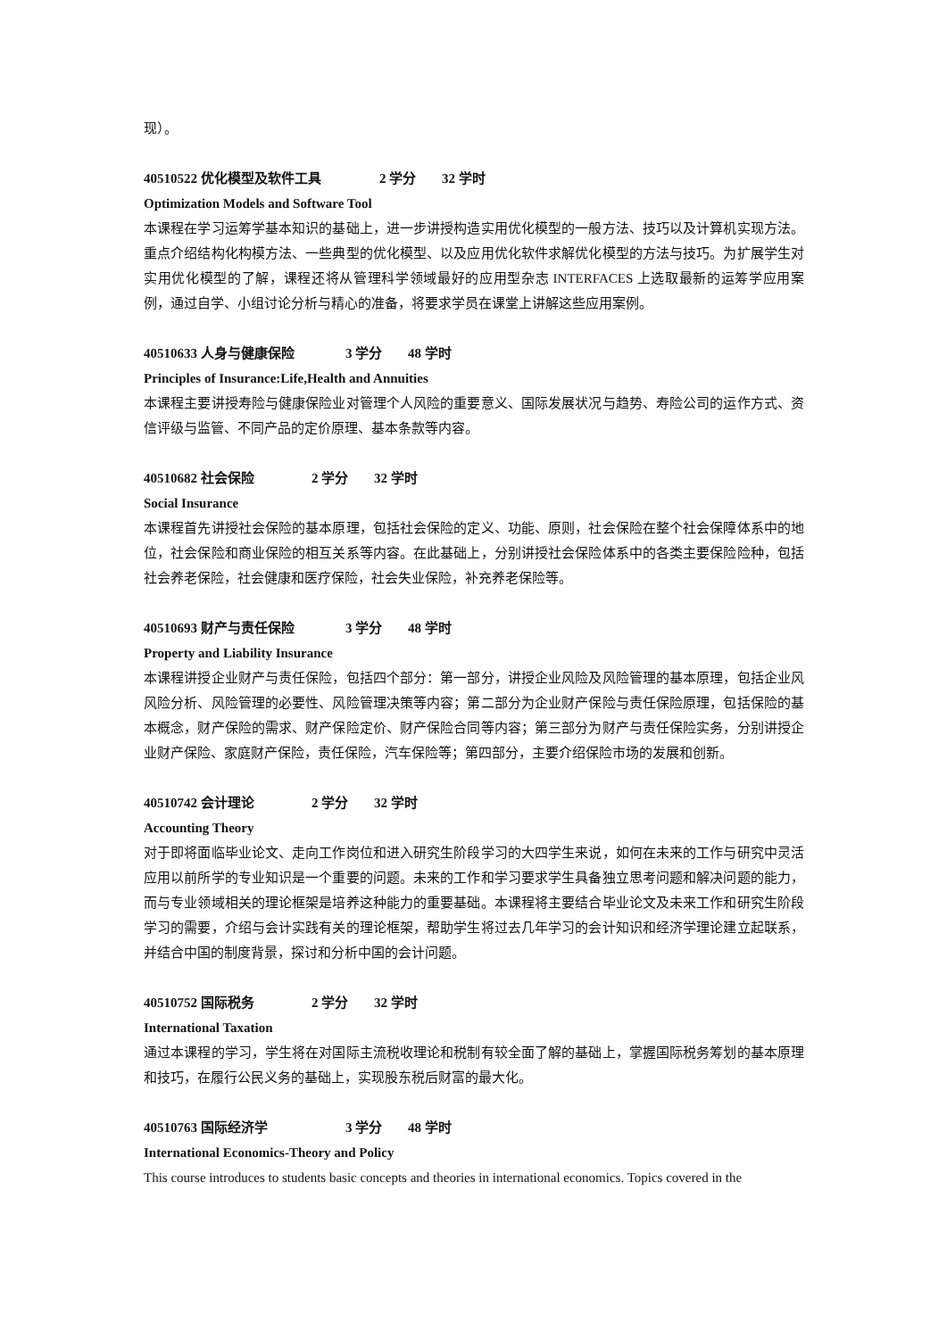现）。
40510522 优化模型及软件工具 2 学分 32 学时
Optimization Models and Software Tool
本课程在学习运筹学基本知识的基础上，进一步讲授构造实用优化模型的一般方法、技巧以及计算机实现方法。重点介绍结构化构模方法、一些典型的优化模型、以及应用优化软件求解优化模型的方法与技巧。为扩展学生对实用优化模型的了解，课程还将从管理科学领域最好的应用型杂志 INTERFACES 上选取最新的运筹学应用案例，通过自学、小组讨论分析与精心的准备，将要求学员在课堂上讲解这些应用案例。
40510633 人身与健康保险 3 学分 48 学时
Principles of Insurance:Life,Health and Annuities
本课程主要讲授寿险与健康保险业对管理个人风险的重要意义、国际发展状况与趋势、寿险公司的运作方式、资信评级与监管、不同产品的定价原理、基本条款等内容。
40510682 社会保险 2 学分 32 学时
Social Insurance
本课程首先讲授社会保险的基本原理，包括社会保险的定义、功能、原则，社会保险在整个社会保障体系中的地位，社会保险和商业保险的相互关系等内容。在此基础上，分别讲授社会保险体系中的各类主要保险险种，包括社会养老保险，社会健康和医疗保险，社会失业保险，补充养老保险等。
40510693 财产与责任保险 3 学分 48 学时
Property and Liability Insurance
本课程讲授企业财产与责任保险，包括四个部分：第一部分，讲授企业风险及风险管理的基本原理，包括企业风风险分析、风险管理的必要性、风险管理决策等内容；第二部分为企业财产保险与责任保险原理，包括保险的基本概念，财产保险的需求、财产保险定价、财产保险合同等内容；第三部分为财产与责任保险实务，分别讲授企业财产保险、家庭财产保险，责任保险，汽车保险等；第四部分，主要介绍保险市场的发展和创新。
40510742 会计理论 2 学分 32 学时
Accounting Theory
对于即将面临毕业论文、走向工作岗位和进入研究生阶段学习的大四学生来说，如何在未来的工作与研究中灵活应用以前所学的专业知识是一个重要的问题。未来的工作和学习要求学生具备独立思考问题和解决问题的能力，而与专业领域相关的理论框架是培养这种能力的重要基础。本课程将主要结合毕业论文及未来工作和研究生阶段学习的需要，介绍与会计实践有关的理论框架，帮助学生将过去几年学习的会计知识和经济学理论建立起联系，并结合中国的制度背景，探讨和分析中国的会计问题。
40510752 国际税务 2 学分 32 学时
International Taxation
通过本课程的学习，学生将在对国际主流税收理论和税制有较全面了解的基础上，掌握国际税务筹划的基本原理和技巧，在履行公民义务的基础上，实现股东税后财富的最大化。
40510763 国际经济学 3 学分 48 学时
International Economics-Theory and Policy
This course introduces to students basic concepts and theories in international economics. Topics covered in the